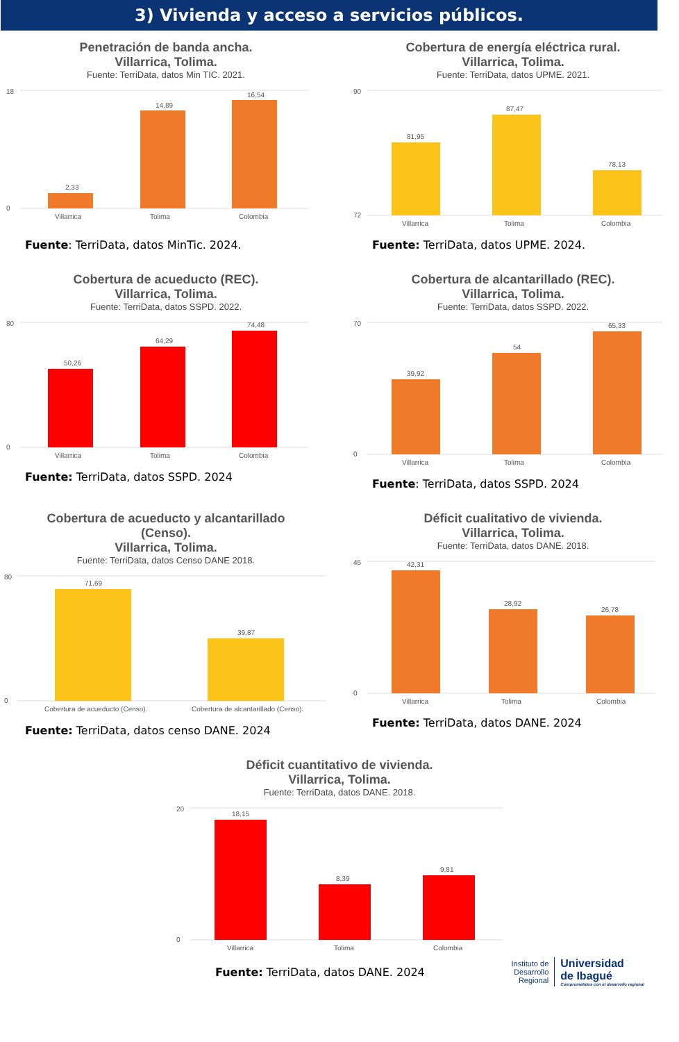3) Vivienda y acceso a servicios públicos.
Penetración de banda ancha.
Villarrica, Tolima.
Fuente: TerriData, datos Min TIC. 2021.
18
0
2,33
14,89
16,54
Villarrica
Tolima
Colombia
Fuente: TerriData, datos MinTic. 2024.
Cobertura de energía eléctrica rural.
Villarrica, Tolima.
Fuente: TerriData, datos UPME. 2021.
90
72
81,95
87,47
78,13
Villarrica
Tolima
Colombia
Fuente: TerriData, datos UPME. 2024.
Cobertura de acueducto (REC).
Villarrica, Tolima.
Fuente: TerriData, datos SSPD. 2022.
80
0
50,26
64,29
74,48
Villarrica
Tolima
Colombia
Fuente: TerriData, datos SSPD. 2024
Cobertura de alcantarillado (REC).
Villarrica, Tolima.
Fuente: TerriData, datos SSPD. 2022.
70
0
39,92
54
65,33
Villarrica
Tolima
Colombia
Fuente: TerriData, datos SSPD. 2024
Cobertura de acueducto y alcantarillado
(Censo).
Villarrica, Tolima.
Fuente: TerriData, datos Censo DANE 2018.
80
0
71,69
39,87
Cobertura de acueducto (Censo).
Cobertura de alcantarillado (Censo).
Fuente: TerriData, datos censo DANE. 2024
Déficit cualitativo de vivienda.
Villarrica, Tolima.
Fuente: TerriData, datos DANE. 2018.
45
0
42,31
28,92
26,78
Villarrica
Tolima
Colombia
Fuente: TerriData, datos DANE. 2024
Déficit cuantitativo de vivienda.
Villarrica, Tolima.
Fuente: TerriData, datos DANE. 2018.
20
0
18,15
8,39
9,81
Villarrica
Tolima
Colombia
Fuente: TerriData, datos DANE. 2024
Instituto de
Desarrollo
Regional
Universidad
de Ibagué
Comprometidos con el desarrollo regional